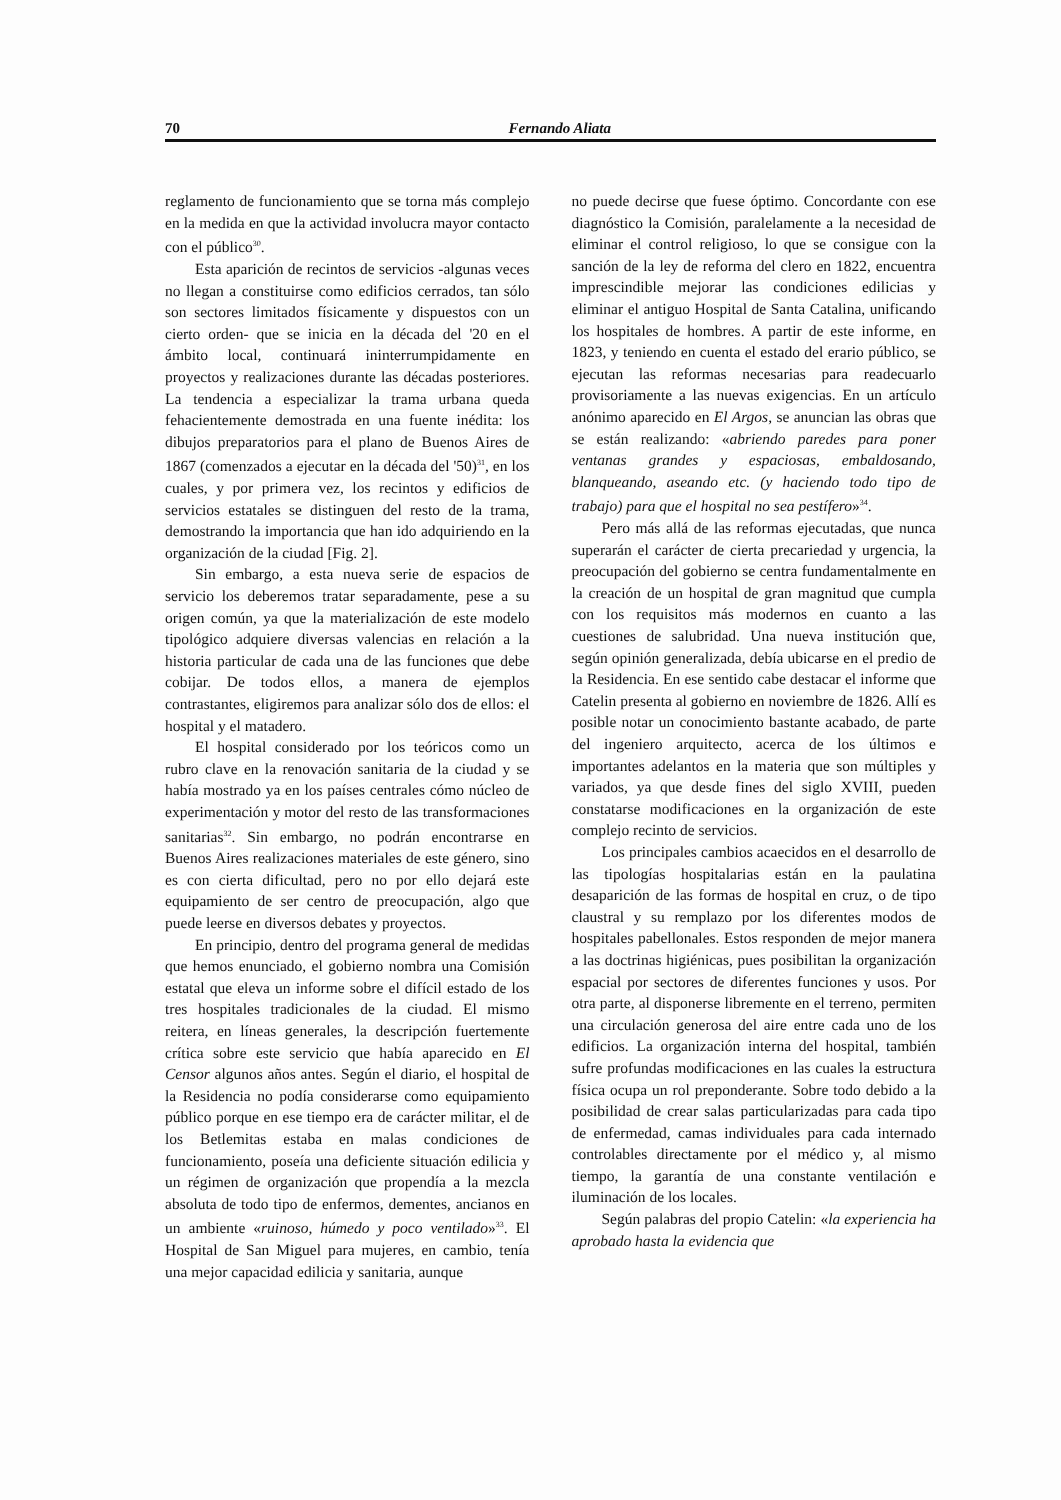70 Fernando Aliata
reglamento de funcionamiento que se torna más complejo en la medida en que la actividad involucra mayor contacto con el público<sup>30</sup>.
Esta aparición de recintos de servicios -algunas veces no llegan a constituirse como edificios cerrados, tan sólo son sectores limitados físicamente y dispuestos con un cierto orden- que se inicia en la década del '20 en el ámbito local, continuará ininterrumpidamente en proyectos y realizaciones durante las décadas posteriores. La tendencia a especializar la trama urbana queda fehacientemente demostrada en una fuente inédita: los dibujos preparatorios para el plano de Buenos Aires de 1867 (comenzados a ejecutar en la década del '50)<sup>31</sup>, en los cuales, y por primera vez, los recintos y edificios de servicios estatales se distinguen del resto de la trama, demostrando la importancia que han ido adquiriendo en la organización de la ciudad [Fig. 2].
Sin embargo, a esta nueva serie de espacios de servicio los deberemos tratar separadamente, pese a su origen común, ya que la materialización de este modelo tipológico adquiere diversas valencias en relación a la historia particular de cada una de las funciones que debe cobijar. De todos ellos, a manera de ejemplos contrastantes, eligiremos para analizar sólo dos de ellos: el hospital y el matadero.
El hospital considerado por los teóricos como un rubro clave en la renovación sanitaria de la ciudad y se había mostrado ya en los países centrales cómo núcleo de experimentación y motor del resto de las transformaciones sanitarias<sup>32</sup>. Sin embargo, no podrán encontrarse en Buenos Aires realizaciones materiales de este género, sino es con cierta dificultad, pero no por ello dejará este equipamiento de ser centro de preocupación, algo que puede leerse en diversos debates y proyectos.
En principio, dentro del programa general de medidas que hemos enunciado, el gobierno nombra una Comisión estatal que eleva un informe sobre el difícil estado de los tres hospitales tradicionales de la ciudad. El mismo reitera, en líneas generales, la descripción fuertemente crítica sobre este servicio que había aparecido en El Censor algunos años antes. Según el diario, el hospital de la Residencia no podía considerarse como equipamiento público porque en ese tiempo era de carácter militar, el de los Betlemitas estaba en malas condiciones de funcionamiento, poseía una deficiente situación edilicia y un régimen de organización que propendía a la mezcla absoluta de todo tipo de enfermos, dementes, ancianos en un ambiente «ruinoso, húmedo y poco ventilado»<sup>33</sup>. El Hospital de San Miguel para mujeres, en cambio, tenía una mejor capacidad edilicia y sanitaria, aunque
no puede decirse que fuese óptimo. Concordante con ese diagnóstico la Comisión, paralelamente a la necesidad de eliminar el control religioso, lo que se consigue con la sanción de la ley de reforma del clero en 1822, encuentra imprescindible mejorar las condiciones edilicias y eliminar el antiguo Hospital de Santa Catalina, unificando los hospitales de hombres. A partir de este informe, en 1823, y teniendo en cuenta el estado del erario público, se ejecutan las reformas necesarias para readecuarlo provisoriamente a las nuevas exigencias. En un artículo anónimo aparecido en El Argos, se anuncian las obras que se están realizando: «abriendo paredes para poner ventanas grandes y espaciosas, embaldosando, blanqueando, aseando etc. (y haciendo todo tipo de trabajo) para que el hospital no sea pestífero»<sup>34</sup>.
Pero más allá de las reformas ejecutadas, que nunca superarán el carácter de cierta precariedad y urgencia, la preocupación del gobierno se centra fundamentalmente en la creación de un hospital de gran magnitud que cumpla con los requisitos más modernos en cuanto a las cuestiones de salubridad. Una nueva institución que, según opinión generalizada, debía ubicarse en el predio de la Residencia. En ese sentido cabe destacar el informe que Catelin presenta al gobierno en noviembre de 1826. Allí es posible notar un conocimiento bastante acabado, de parte del ingeniero arquitecto, acerca de los últimos e importantes adelantos en la materia que son múltiples y variados, ya que desde fines del siglo XVIII, pueden constatarse modificaciones en la organización de este complejo recinto de servicios.
Los principales cambios acaecidos en el desarrollo de las tipologías hospitalarias están en la paulatina desaparición de las formas de hospital en cruz, o de tipo claustral y su remplazo por los diferentes modos de hospitales pabellonales. Estos responden de mejor manera a las doctrinas higiénicas, pues posibilitan la organización espacial por sectores de diferentes funciones y usos. Por otra parte, al disponerse libremente en el terreno, permiten una circulación generosa del aire entre cada uno de los edificios. La organización interna del hospital, también sufre profundas modificaciones en las cuales la estructura física ocupa un rol preponderante. Sobre todo debido a la posibilidad de crear salas particularizadas para cada tipo de enfermedad, camas individuales para cada internado controlables directamente por el médico y, al mismo tiempo, la garantía de una constante ventilación e iluminación de los locales.
Según palabras del propio Catelin: «la experiencia ha aprobado hasta la evidencia que